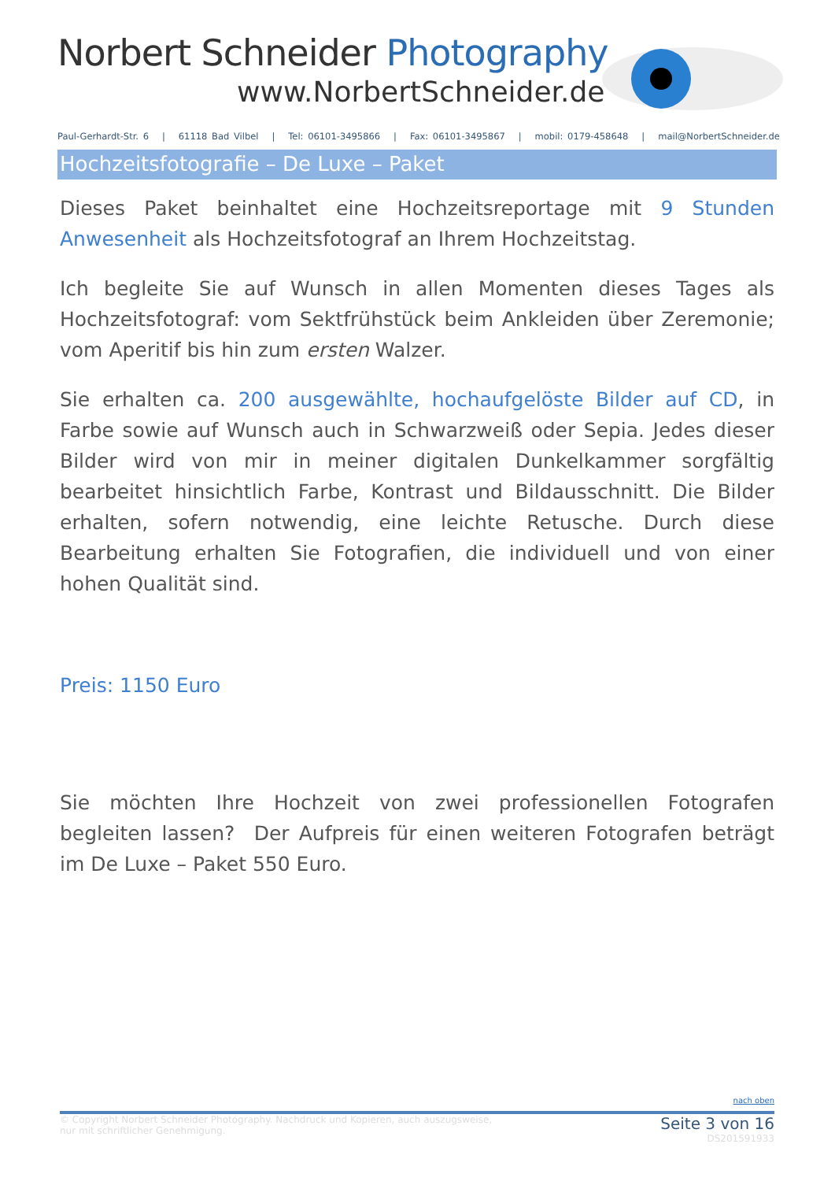Norbert Schneider Photography
www.NorbertSchneider.de
Paul-Gerhardt-Str. 6 | 61118 Bad Vilbel | Tel: 06101-3495866 | Fax: 06101-3495867 | mobil: 0179-458648 | mail@NorbertSchneider.de
Hochzeitsfotografie – De Luxe – Paket
Dieses Paket beinhaltet eine Hochzeitsreportage mit 9 Stunden Anwesenheit als Hochzeitsfotograf an Ihrem Hochzeitstag.
Ich begleite Sie auf Wunsch in allen Momenten dieses Tages als Hochzeitsfotograf: vom Sektfrühstück beim Ankleiden über Zeremonie; vom Aperitif bis hin zum ersten Walzer.
Sie erhalten ca. 200 ausgewählte, hochaufgelöste Bilder auf CD, in Farbe sowie auf Wunsch auch in Schwarzweiß oder Sepia. Jedes dieser Bilder wird von mir in meiner digitalen Dunkelkammer sorgfältig bearbeitet hinsichtlich Farbe, Kontrast und Bildausschnitt. Die Bilder erhalten, sofern notwendig, eine leichte Retusche. Durch diese Bearbeitung erhalten Sie Fotografien, die individuell und von einer hohen Qualität sind.
Preis: 1150 Euro
Sie möchten Ihre Hochzeit von zwei professionellen Fotografen begleiten lassen? Der Aufpreis für einen weiteren Fotografen beträgt im De Luxe – Paket 550 Euro.
nach oben
© Copyright Norbert Schneider Photography. Nachdruck und Kopieren, auch auszugsweise,
nur mit schriftlicher Genehmigung.
Seite 3 von 16
DS201591933